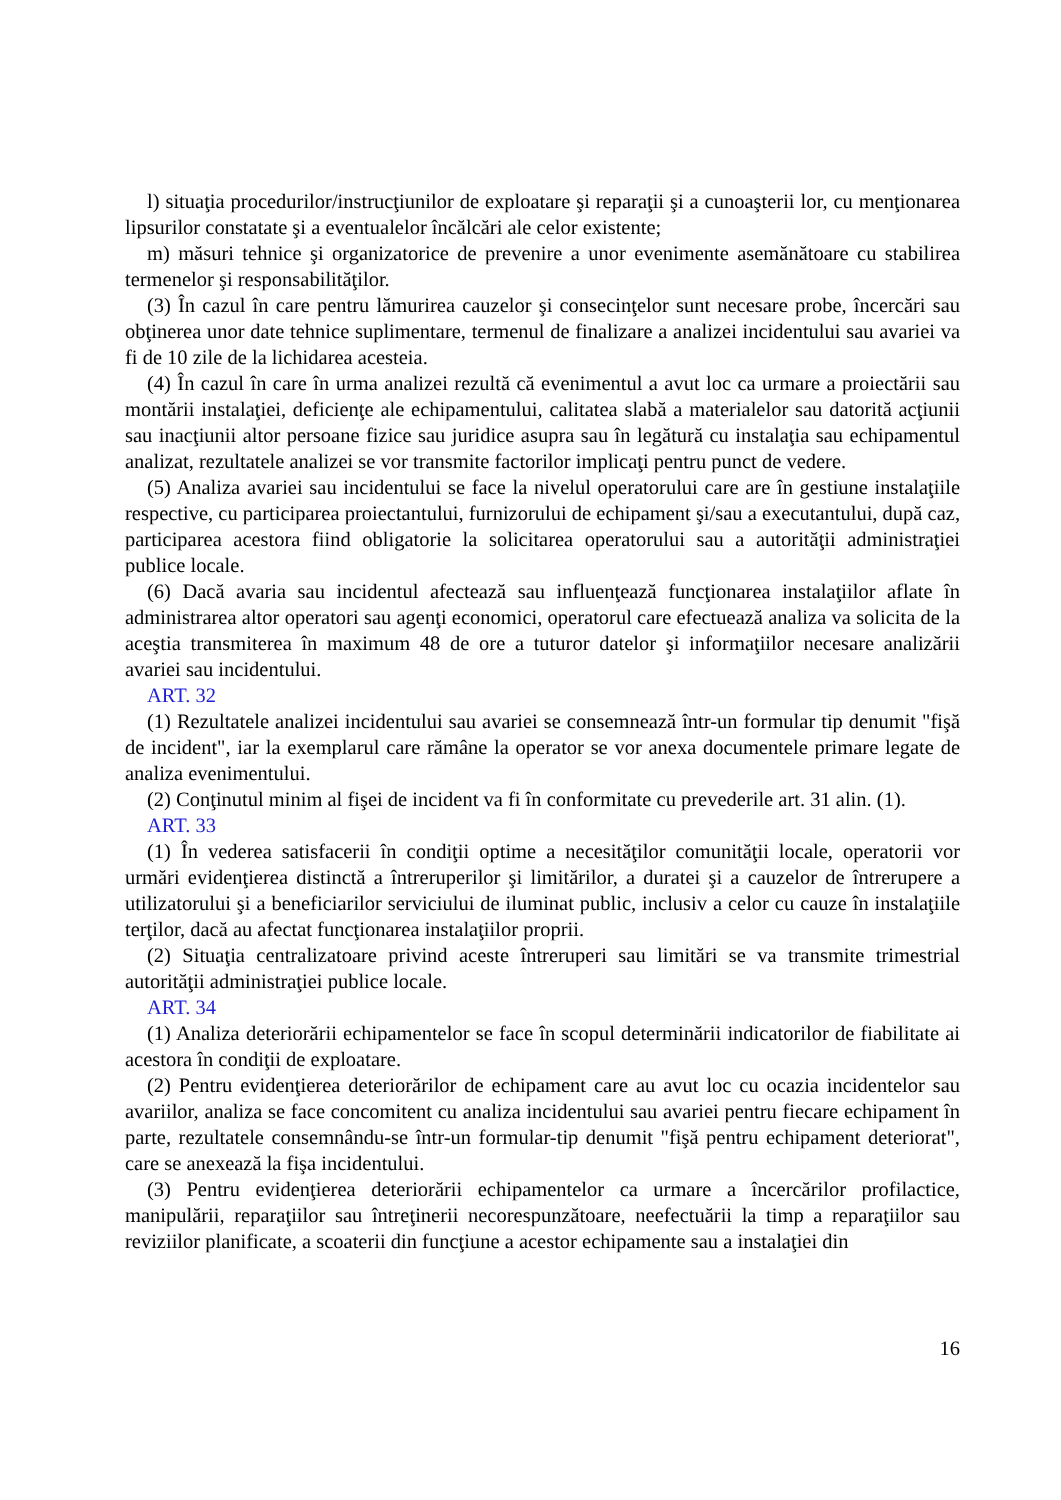l) situaţia procedurilor/instrucţiunilor de exploatare şi reparaţii şi a cunoaşterii lor, cu menţionarea lipsurilor constatate şi a eventualelor încălcări ale celor existente;
m) măsuri tehnice şi organizatorice de prevenire a unor evenimente asemănătoare cu stabilirea termenelor şi responsabilităţilor.
(3) În cazul în care pentru lămurirea cauzelor şi consecinţelor sunt necesare probe, încercări sau obţinerea unor date tehnice suplimentare, termenul de finalizare a analizei incidentului sau avariei va fi de 10 zile de la lichidarea acesteia.
(4) În cazul în care în urma analizei rezultă că evenimentul a avut loc ca urmare a proiectării sau montării instalaţiei, deficienţe ale echipamentului, calitatea slabă a materialelor sau datorită acţiunii sau inacţiunii altor persoane fizice sau juridice asupra sau în legătură cu instalaţia sau echipamentul analizat, rezultatele analizei se vor transmite factorilor implicaţi pentru punct de vedere.
(5) Analiza avariei sau incidentului se face la nivelul operatorului care are în gestiune instalaţiile respective, cu participarea proiectantului, furnizorului de echipament şi/sau a executantului, după caz, participarea acestora fiind obligatorie la solicitarea operatorului sau a autorităţii administraţiei publice locale.
(6) Dacă avaria sau incidentul afectează sau influenţează funcţionarea instalaţiilor aflate în administrarea altor operatori sau agenţi economici, operatorul care efectuează analiza va solicita de la aceştia transmiterea în maximum 48 de ore a tuturor datelor şi informaţiilor necesare analizării avariei sau incidentului.
ART. 32
(1) Rezultatele analizei incidentului sau avariei se consemnează într-un formular tip denumit "fişă de incident", iar la exemplarul care rămâne la operator se vor anexa documentele primare legate de analiza evenimentului.
(2) Conţinutul minim al fişei de incident va fi în conformitate cu prevederile art. 31 alin. (1).
ART. 33
(1) În vederea satisfacerii în condiţii optime a necesităţilor comunităţii locale, operatorii vor urmări evidenţierea distinctă a întreruperilor şi limitărilor, a duratei şi a cauzelor de întrerupere a utilizatorului şi a beneficiarilor serviciului de iluminat public, inclusiv a celor cu cauze în instalaţiile terţilor, dacă au afectat funcţionarea instalaţiilor proprii.
(2) Situaţia centralizatoare privind aceste întreruperi sau limitări se va transmite trimestrial autorităţii administraţiei publice locale.
ART. 34
(1) Analiza deteriorării echipamentelor se face în scopul determinării indicatorilor de fiabilitate ai acestora în condiţii de exploatare.
(2) Pentru evidenţierea deteriorărilor de echipament care au avut loc cu ocazia incidentelor sau avariilor, analiza se face concomitent cu analiza incidentului sau avariei pentru fiecare echipament în parte, rezultatele consemnându-se într-un formular-tip denumit "fişă pentru echipament deteriorat", care se anexează la fişa incidentului.
(3) Pentru evidenţierea deteriorării echipamentelor ca urmare a încercărilor profilactice, manipulării, reparaţiilor sau întreţinerii necorespunzătoare, neefectuării la timp a reparaţiilor sau reviziilor planificate, a scoaterii din funcţiune a acestor echipamente sau a instalaţiei din
16